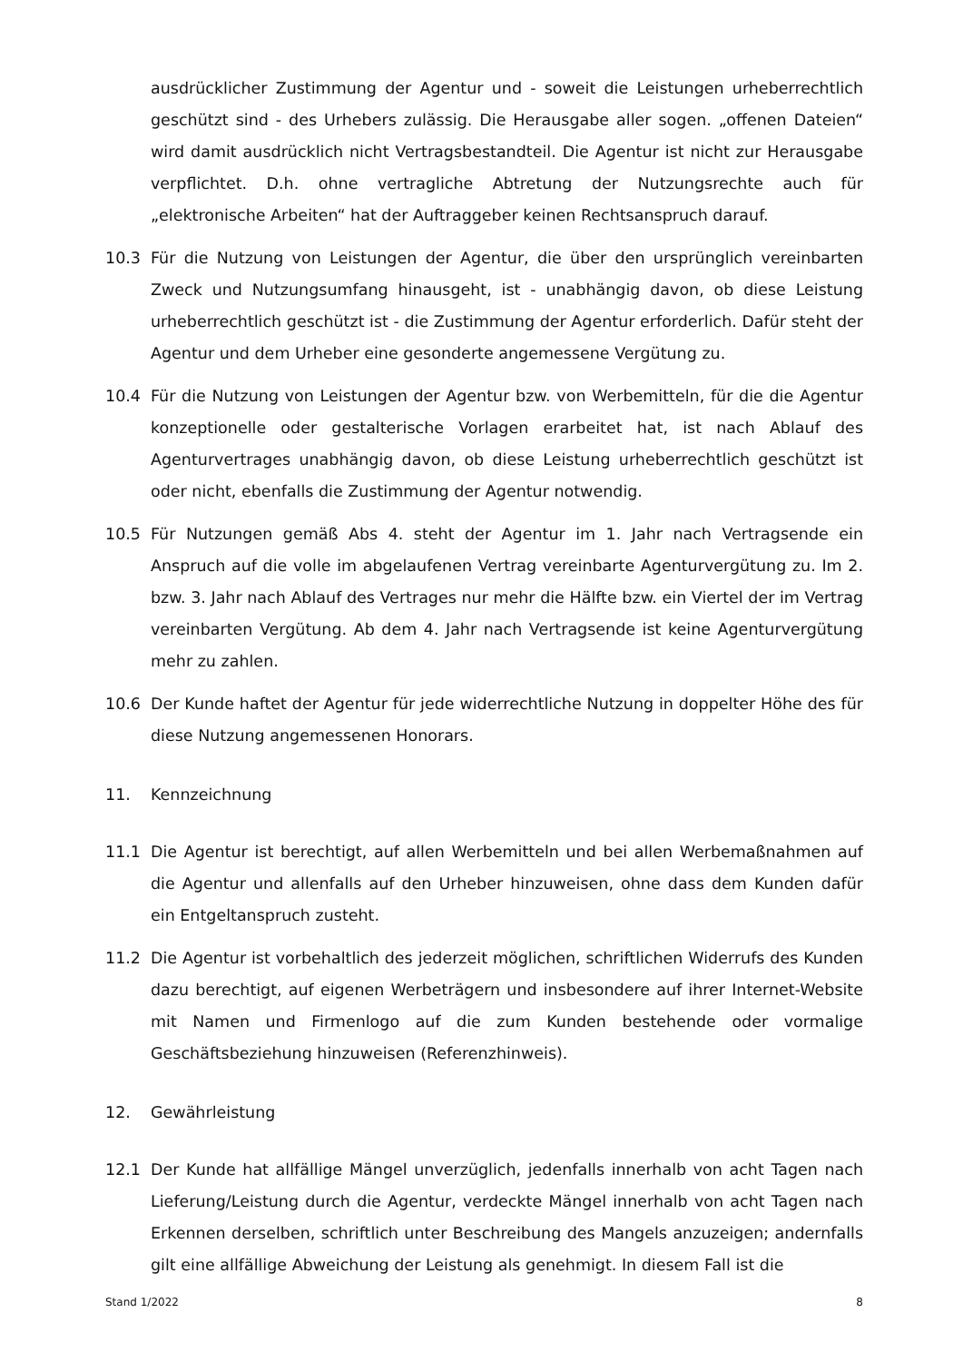ausdrücklicher Zustimmung der Agentur und - soweit die Leistungen urheberrechtlich geschützt sind - des Urhebers zulässig. Die Herausgabe aller sogen. „offenen Dateien“ wird damit ausdrücklich nicht Vertragsbestandteil. Die Agentur ist nicht zur Herausgabe verpflichtet. D.h. ohne vertragliche Abtretung der Nutzungsrechte auch für „elektronische Arbeiten“ hat der Auftraggeber keinen Rechtsanspruch darauf.
10.3 Für die Nutzung von Leistungen der Agentur, die über den ursprünglich vereinbarten Zweck und Nutzungsumfang hinausgeht, ist - unabhängig davon, ob diese Leistung urheberrechtlich geschützt ist - die Zustimmung der Agentur erforderlich. Dafür steht der Agentur und dem Urheber eine gesonderte angemessene Vergütung zu.
10.4 Für die Nutzung von Leistungen der Agentur bzw. von Werbemitteln, für die die Agentur konzeptionelle oder gestalterische Vorlagen erarbeitet hat, ist nach Ablauf des Agenturvertrages unabhängig davon, ob diese Leistung urheberrechtlich geschützt ist oder nicht, ebenfalls die Zustimmung der Agentur notwendig.
10.5 Für Nutzungen gemäß Abs 4. steht der Agentur im 1. Jahr nach Vertragsende ein Anspruch auf die volle im abgelaufenen Vertrag vereinbarte Agenturvergütung zu. Im 2. bzw. 3. Jahr nach Ablauf des Vertrages nur mehr die Hälfte bzw. ein Viertel der im Vertrag vereinbarten Vergütung. Ab dem 4. Jahr nach Vertragsende ist keine Agenturvergütung mehr zu zahlen.
10.6 Der Kunde haftet der Agentur für jede widerrechtliche Nutzung in doppelter Höhe des für diese Nutzung angemessenen Honorars.
11. Kennzeichnung
11.1 Die Agentur ist berechtigt, auf allen Werbemitteln und bei allen Werbemaßnahmen auf die Agentur und allenfalls auf den Urheber hinzuweisen, ohne dass dem Kunden dafür ein Entgeltanspruch zusteht.
11.2 Die Agentur ist vorbehaltlich des jederzeit möglichen, schriftlichen Widerrufs des Kunden dazu berechtigt, auf eigenen Werbeträgern und insbesondere auf ihrer Internet-Website mit Namen und Firmenlogo auf die zum Kunden bestehende oder vormalige Geschäftsbeziehung hinzuweisen (Referenzhinweis).
12. Gewährleistung
12.1 Der Kunde hat allfällige Mängel unverzüglich, jedenfalls innerhalb von acht Tagen nach Lieferung/Leistung durch die Agentur, verdeckte Mängel innerhalb von acht Tagen nach Erkennen derselben, schriftlich unter Beschreibung des Mangels anzuzeigen; andernfalls gilt eine allfällige Abweichung der Leistung als genehmigt. In diesem Fall ist die
Stand 1/2022 8